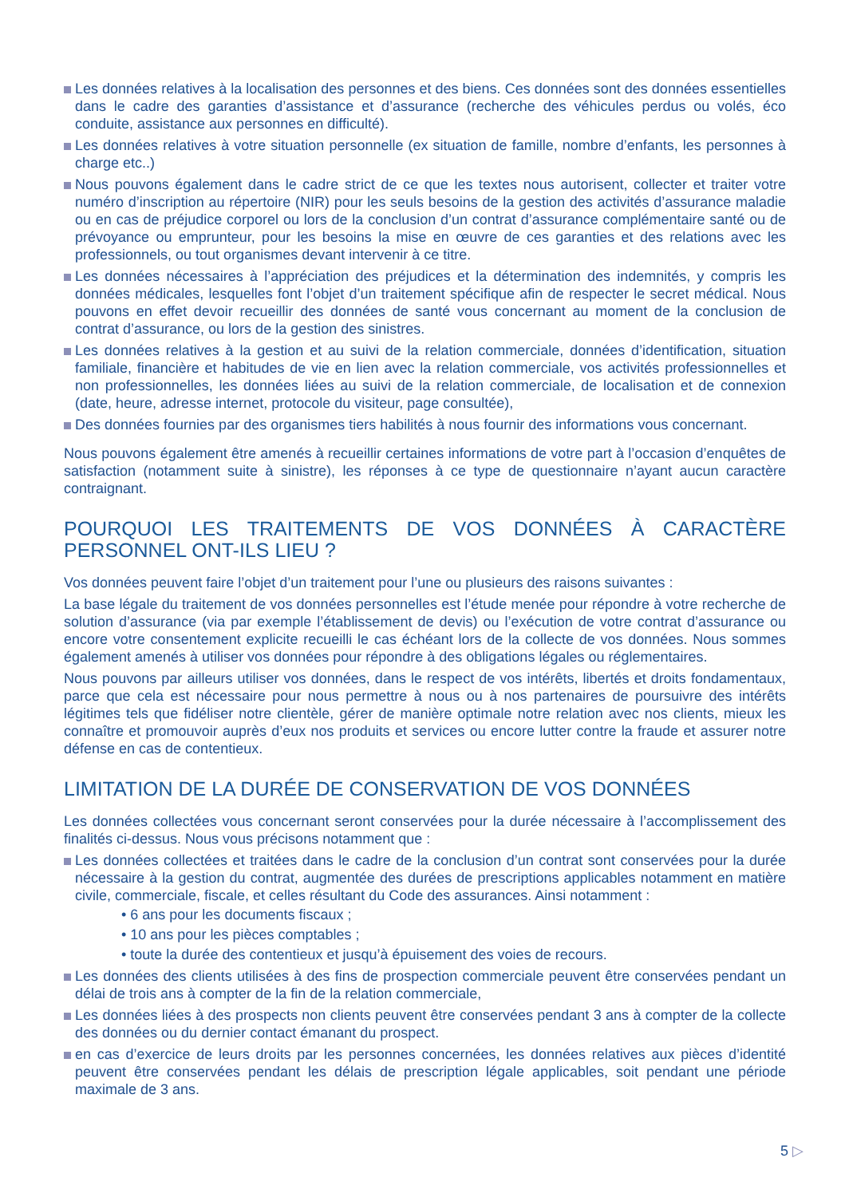Les données relatives à la localisation des personnes et des biens. Ces données sont des données essentielles dans le cadre des garanties d’assistance et d’assurance (recherche des véhicules perdus ou volés, éco conduite, assistance aux personnes en difficulté).
Les données relatives à votre situation personnelle (ex situation de famille, nombre d’enfants, les personnes à charge etc..)
Nous pouvons également dans le cadre strict de ce que les textes nous autorisent, collecter et traiter votre numéro d’inscription au répertoire (NIR) pour les seuls besoins de la gestion des activités d’assurance maladie ou en cas de préjudice corporel ou lors de la conclusion d’un contrat d’assurance complémentaire santé ou de prévoyance ou emprunteur, pour les besoins la mise en œuvre de ces garanties et des relations avec les professionnels, ou tout organismes devant intervenir à ce titre.
Les données nécessaires à l’appréciation des préjudices et la détermination des indemnités, y compris les données médicales, lesquelles font l’objet d’un traitement spécifique afin de respecter le secret médical. Nous pouvons en effet devoir recueillir des données de santé vous concernant au moment de la conclusion de contrat d’assurance, ou lors de la gestion des sinistres.
Les données relatives à la gestion et au suivi de la relation commerciale, données d’identification, situation familiale, financière et habitudes de vie en lien avec la relation commerciale, vos activités professionnelles et non professionnelles, les données liées au suivi de la relation commerciale, de localisation et de connexion (date, heure, adresse internet, protocole du visiteur, page consultée),
Des données fournies par des organismes tiers habilités à nous fournir des informations vous concernant.
Nous pouvons également être amenés à recueillir certaines informations de votre part à l’occasion d’enquêtes de satisfaction (notamment suite à sinistre), les réponses à ce type de questionnaire n’ayant aucun caractère contraignant.
POURQUOI LES TRAITEMENTS DE VOS DONNÉES À CARACTÈRE PERSONNEL ONT-ILS LIEU ?
Vos données peuvent faire l’objet d’un traitement pour l’une ou plusieurs des raisons suivantes :
La base légale du traitement de vos données personnelles est l’étude menée pour répondre à votre recherche de solution d’assurance (via par exemple l’établissement de devis) ou l’exécution de votre contrat d’assurance ou encore votre consentement explicite recueilli le cas échéant lors de la collecte de vos données. Nous sommes également amenés à utiliser vos données pour répondre à des obligations légales ou réglementaires.
Nous pouvons par ailleurs utiliser vos données, dans le respect de vos intérêts, libertés et droits fondamentaux, parce que cela est nécessaire pour nous permettre à nous ou à nos partenaires de poursuivre des intérêts légitimes tels que fidéliser notre clientèle, gérer de manière optimale notre relation avec nos clients, mieux les connaître et promouvoir auprès d’eux nos produits et services ou encore lutter contre la fraude et assurer notre défense en cas de contentieux.
LIMITATION DE LA DURÉE DE CONSERVATION DE VOS DONNÉES
Les données collectées vous concernant seront conservées pour la durée nécessaire à l’accomplissement des finalités ci-dessus. Nous vous précisons notamment que :
Les données collectées et traitées dans le cadre de la conclusion d’un contrat sont conservées pour la durée nécessaire à la gestion du contrat, augmentée des durées de prescriptions applicables notamment en matière civile, commerciale, fiscale, et celles résultant du Code des assurances. Ainsi notamment :
• 6 ans pour les documents fiscaux ;
• 10 ans pour les pièces comptables ;
• toute la durée des contentieux et jusqu’à épuisement des voies de recours.
Les données des clients utilisées à des fins de prospection commerciale peuvent être conservées pendant un délai de trois ans à compter de la fin de la relation commerciale,
Les données liées à des prospects non clients peuvent être conservées pendant 3 ans à compter de la collecte des données ou du dernier contact émanant du prospect.
en cas d’exercice de leurs droits par les personnes concernées, les données relatives aux pièces d’identité peuvent être conservées pendant les délais de prescription légale applicables, soit pendant une période maximale de 3 ans.
5 ▷